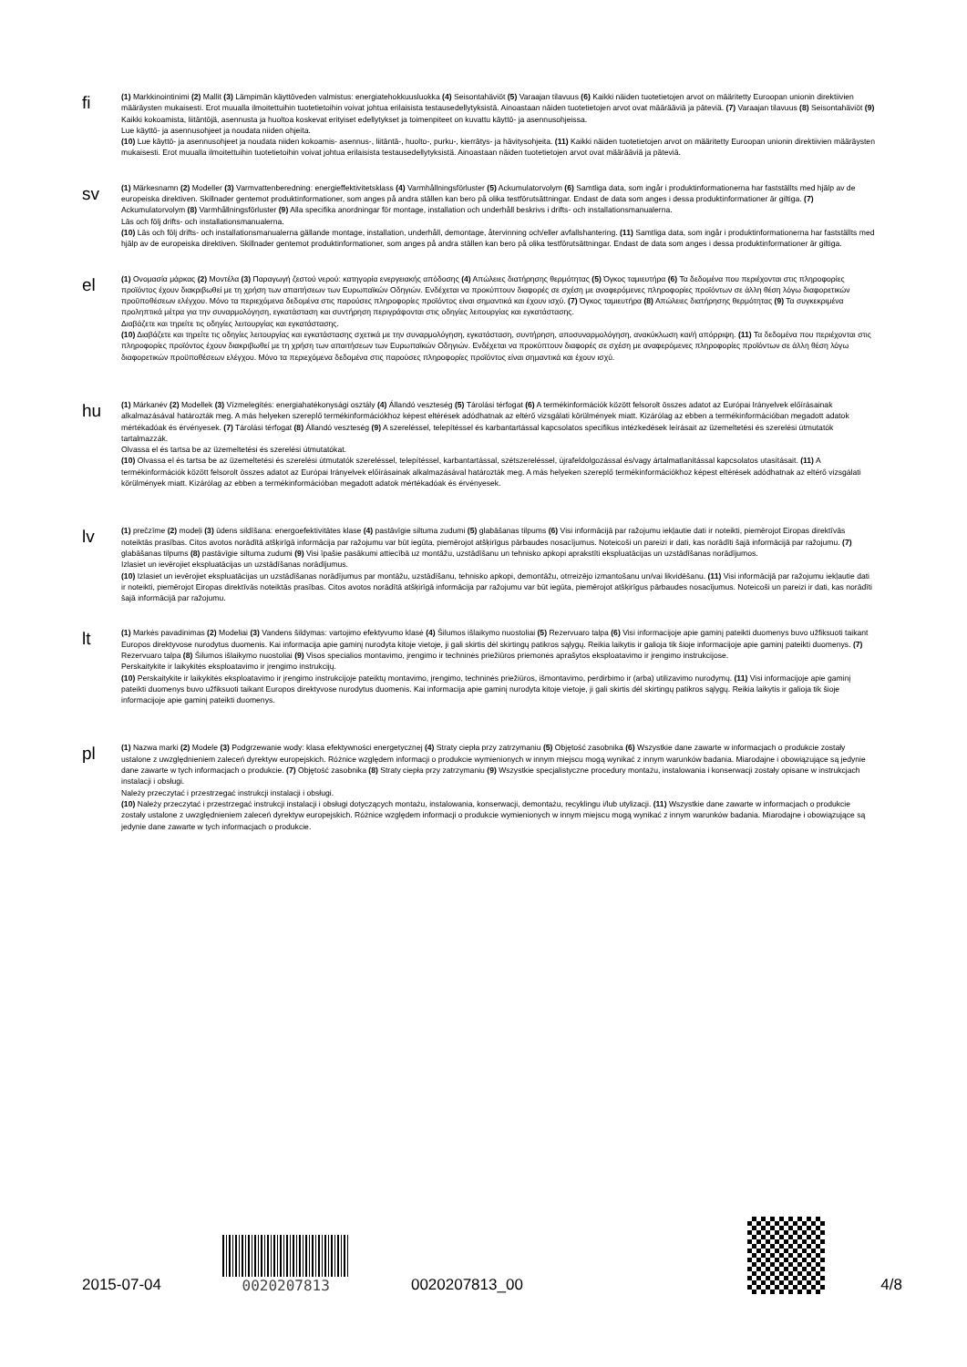fi
(1) Markkinointinimi (2) Mallit (3) Lämpimän käyttöveden valmistus: energiatehokkuusluokka (4) Seisontahäviöt (5) Varaajan tilavuus (6) Kaikki näiden tuotetietojen arvot on määritetty Euroopan unionin direktiivien määräysten mukaisesti. Erot muualla ilmoitettuihin tuotetietoihin voivat johtua erilaisista testausedellytyksistä. Ainoastaan näiden tuotetietojen arvot ovat määrääviä ja päteviä. (7) Varaajan tilavuus (8) Seisontahäviöt (9) Kaikki kokoamista, liitäntöjä, asennusta ja huoltoa koskevat erityiset edellytykset ja toimenpiteet on kuvattu käyttö- ja asennusohjeissa.
Lue käyttö- ja asennusohjeet ja noudata niiden ohjeita.
(10) Lue käyttö- ja asennusohjeet ja noudata niiden kokoamis- asennus-, liitäntä-, huolto-, purku-, kierrätys- ja hävitysohjeita. (11) Kaikki näiden tuotetietojen arvot on määritetty Euroopan unionin direktiivien määräysten mukaisesti. Erot muualla ilmoitettuihin tuotetietoihin voivat johtua erilaisista testausedellytyksistä. Ainoastaan näiden tuotetietojen arvot ovat määrääviä ja päteviä.
sv
(1) Märkesnamn (2) Modeller (3) Varmvattenberedning: energieffektivitetsklass (4) Varmhållningsförluster (5) Ackumulatorvolym (6) Samtliga data, som ingår i produktinformationerna har fastställts med hjälp av de europeiska direktiven. Skillnader gentemot produktinformationer, som anges på andra ställen kan bero på olika testförutsättningar. Endast de data som anges i dessa produktinformationer är giltiga. (7) Ackumulatorvolym (8) Varmhållningsförluster (9) Alla specifika anordningar för montage, installation och underhåll beskrivs i drifts- och installationsmanualerna.
Läs och följ drifts- och installationsmanualerna.
(10) Läs och följ drifts- och installationsmanualerna gällande montage, installation, underhåll, demontage, återvinning och/eller avfallshantering. (11) Samtliga data, som ingår i produktinformationerna har fastställts med hjälp av de europeiska direktiven. Skillnader gentemot produktinformationer, som anges på andra ställen kan bero på olika testförutsättningar. Endast de data som anges i dessa produktinformationer är giltiga.
el
(1) Ονομασία μάρκας (2) Μοντέλα (3) Παραγωγή ζεστού νερού: κατηγορία ενεργειακής απόδοσης (4) Απώλειες διατήρησης θερμότητας (5) Όγκος ταμιευτήρα (6) Τα δεδομένα που περιέχονται στις πληροφορίες προϊόντος έχουν διακριβωθεί με τη χρήση των απαιτήσεων των Ευρωπαϊκών Οδηγιών. Ενδέχεται να προκύπτουν διαφορές σε σχέση με αναφερόμενες πληροφορίες προϊόντων σε άλλη θέση λόγω διαφορετικών προϋποθέσεων ελέγχου. Μόνο τα περιεχόμενα δεδομένα στις παρούσες πληροφορίες προϊόντος είναι σημαντικά και έχουν ισχύ. (7) Όγκος ταμιευτήρα (8) Απώλειες διατήρησης θερμότητας (9) Τα συγκεκριμένα προληπτικά μέτρα για την συναρμολόγηση, εγκατάσταση και συντήρηση περιγράφονται στις οδηγίες λειτουργίας και εγκατάστασης.
Διαβάζετε και τηρείτε τις οδηγίες λειτουργίας και εγκατάστασης.
(10) Διαβάζετε και τηρείτε τις οδηγίες λειτουργίας και εγκατάστασης σχετικά με την συναρμολόγηση, εγκατάσταση, συντήρηση, αποσυναρμολόγηση, ανακύκλωση και/ή απόρριψη. (11) Τα δεδομένα που περιέχονται στις πληροφορίες προϊόντος έχουν διακριβωθεί με τη χρήση των απαιτήσεων των Ευρωπαϊκών Οδηγιών. Ενδέχεται να προκύπτουν διαφορές σε σχέση με αναφερόμενες πληροφορίες προϊόντων σε άλλη θέση λόγω διαφορετικών προϋποθέσεων ελέγχου. Μόνο τα περιεχόμενα δεδομένα στις παρούσες πληροφορίες προϊόντος είναι σημαντικά και έχουν ισχύ.
hu
(1) Márkanév (2) Modellek (3) Vízmelegítés: energiahatékonysági osztály (4) Állandó veszteség (5) Tárolási térfogat (6) A termékinformációk között felsorolt összes adatot az Európai Irányelvek előírásainak alkalmazásával határozták meg. A más helyeken szereplő termékinformációkhoz képest eltérések adódhatnak az eltérő vizsgálati körülmények miatt. Kizárólag az ebben a termékinformációban megadott adatok mértékadóak és érvényesek. (7) Tárolási térfogat (8) Állandó veszteség (9) A szereléssel, telepítéssel és karbantartással kapcsolatos specifikus intézkedések leírásait az üzemeltetési és szerelési útmutatók tartalmazzák.
Olvassa el és tartsa be az üzemeltetési és szerelési útmutatókat.
(10) Olvassa el és tartsa be az üzemeltetési és szerelési útmutatók szereléssel, telepítéssel, karbantartással, szétszereléssel, újrafeldolgozással és/vagy ártalmatlanítással kapcsolatos utasításait. (11) A termékinformációk között felsorolt összes adatot az Európai Irányelvek előírásainak alkalmazásával határozták meg. A más helyeken szereplő termékinformációkhoz képest eltérések adódhatnak az eltérő vizsgálati körülmények miatt. Kizárólag az ebben a termékinformációban megadott adatok mértékadóak és érvényesek.
lv
(1) prečzīme (2) modeļi (3) ūdens sildīšana: energoefektivitātes klase (4) pastāvīgie siltuma zudumi (5) glabāšanas tilpums (6) Visi informācijā par ražojumu iekļautie dati ir noteikti, piemērojot Eiropas direktīvās noteiktās prasības. Citos avotos norādītā atšķirīgā informācija par ražojumu var būt iegūta, piemērojot atšķirīgus pārbaudes nosacījumus. Noteicoši un pareizi ir dati, kas norādīti šajā informācijā par ražojumu. (7) glabāšanas tilpums (8) pastāvīgie siltuma zudumi (9) Visi īpašie pasākumi attiecībā uz montāžu, uzstādīšanu un tehnisko apkopi aprakstīti ekspluatācijas un uzstādīšanas norādījumos.
Izlasiet un ievērojiet ekspluatācijas un uzstādīšanas norādījumus.
(10) Izlasiet un ievērojiet ekspluatācijas un uzstādīšanas norādījumus par montāžu, uzstādīšanu, tehnisko apkopi, demontāžu, otrreizējo izmantošanu un/vai likvidēšanu. (11) Visi informācijā par ražojumu iekļautie dati ir noteikti, piemērojot Eiropas direktīvās noteiktās prasības. Citos avotos norādītā atšķirīgā informācija par ražojumu var būt iegūta, piemērojot atšķirīgus pārbaudes nosacījumus. Noteicoši un pareizi ir dati, kas norādīti šajā informācijā par ražojumu.
lt
(1) Markės pavadinimas (2) Modeliai (3) Vandens šildymas: vartojimo efektyvumo klasė (4) Šilumos išlaikymo nuostoliai (5) Rezervuaro talpa (6) Visi informacijoje apie gaminį pateikti duomenys buvo užfiksuoti taikant Europos direktyvose nurodytus duomenis. Kai informacija apie gaminį nurodyta kitoje vietoje, ji gali skirtis dėl skirtingų patikros sąlygų. Reikia laikytis ir galioja tik šioje informacijoje apie gaminį pateikti duomenys. (7) Rezervuaro talpa (8) Šilumos išlaikymo nuostoliai (9) Visos specialios montavimo, įrengimo ir techninės priežiūros priemonės aprašytos eksploatavimo ir įrengimo instrukcijose.
Perskaitykite ir laikykitės eksploatavimo ir įrengimo instrukcijų.
(10) Perskaitykite ir laikykitės eksploatavimo ir įrengimo instrukcijoje pateiktų montavimo, įrengimo, techninės priežiūros, išmontavimo, perdirbimo ir (arba) utilizavimo nurodymų. (11) Visi informacijoje apie gaminį pateikti duomenys buvo užfiksuoti taikant Europos direktyvose nurodytus duomenis. Kai informacija apie gaminį nurodyta kitoje vietoje, ji gali skirtis dėl skirtingų patikros sąlygų. Reikia laikytis ir galioja tik šioje informacijoje apie gaminį pateikti duomenys.
pl
(1) Nazwa marki (2) Modele (3) Podgrzewanie wody: klasa efektywności energetycznej (4) Straty ciepła przy zatrzymaniu (5) Objętość zasobnika (6) Wszystkie dane zawarte w informacjach o produkcie zostały ustalone z uwzględnieniem zaleceń dyrektyw europejskich. Różnice względem informacji o produkcie wymienionych w innym miejscu mogą wynikać z innym warunków badania. Miarodajne i obowiązujące są jedynie dane zawarte w tych informacjach o produkcie. (7) Objętość zasobnika (8) Straty ciepła przy zatrzymaniu (9) Wszystkie specjalistyczne procedury montażu, instalowania i konserwacji zostały opisane w instrukcjach instalacji i obsługi.
Należy przeczytać i przestrzegać instrukcji instalacji i obsługi.
(10) Należy przeczytać i przestrzegać instrukcji instalacji i obsługi dotyczących montażu, instalowania, konserwacji, demontażu, recyklingu i/lub utylizacji. (11) Wszystkie dane zawarte w informacjach o produkcie zostały ustalone z uwzględnieniem zaleceń dyrektyw europejskich. Różnice względem informacji o produkcie wymienionych w innym miejscu mogą wynikać z innym warunków badania. Miarodajne i obowiązujące są jedynie dane zawarte w tych informacjach o produkcie.
2015-07-04
0020207813
0020207813_00
4/8